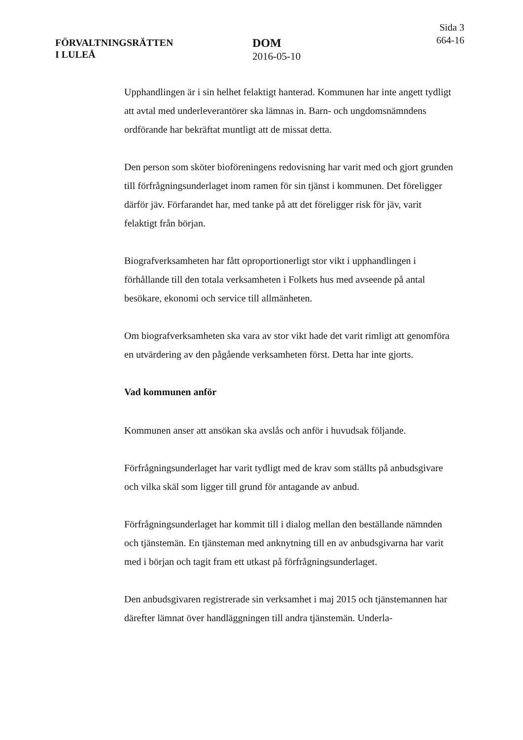FÖRVALTNINGSRÄTTEN
I LULEÅ
DOM
2016-05-10
Sida 3
664-16
Upphandlingen är i sin helhet felaktigt hanterad. Kommunen har inte angett tydligt att avtal med underleverantörer ska lämnas in. Barn- och ungdomsnämndens ordförande har bekräftat muntligt att de missat detta.
Den person som sköter bioföreningens redovisning har varit med och gjort grunden till förfrågningsunderlaget inom ramen för sin tjänst i kommunen. Det föreligger därför jäv. Förfarandet har, med tanke på att det föreligger risk för jäv, varit felaktigt från början.
Biografverksamheten har fått oproportionerligt stor vikt i upphandlingen i förhållande till den totala verksamheten i Folkets hus med avseende på antal besökare, ekonomi och service till allmänheten.
Om biografverksamheten ska vara av stor vikt hade det varit rimligt att genomföra en utvärdering av den pågående verksamheten först. Detta har inte gjorts.
Vad kommunen anför
Kommunen anser att ansökan ska avslås och anför i huvudsak följande.
Förfrågningsunderlaget har varit tydligt med de krav som ställts på anbudsgivare och vilka skäl som ligger till grund för antagande av anbud.
Förfrågningsunderlaget har kommit till i dialog mellan den beställande nämnden och tjänstemän. En tjänsteman med anknytning till en av anbudsgivarna har varit med i början och tagit fram ett utkast på förfrågningsunderlaget.
Den anbudsgivaren registrerade sin verksamhet i maj 2015 och tjänstemannen har därefter lämnat över handläggningen till andra tjänstemän. Underla-